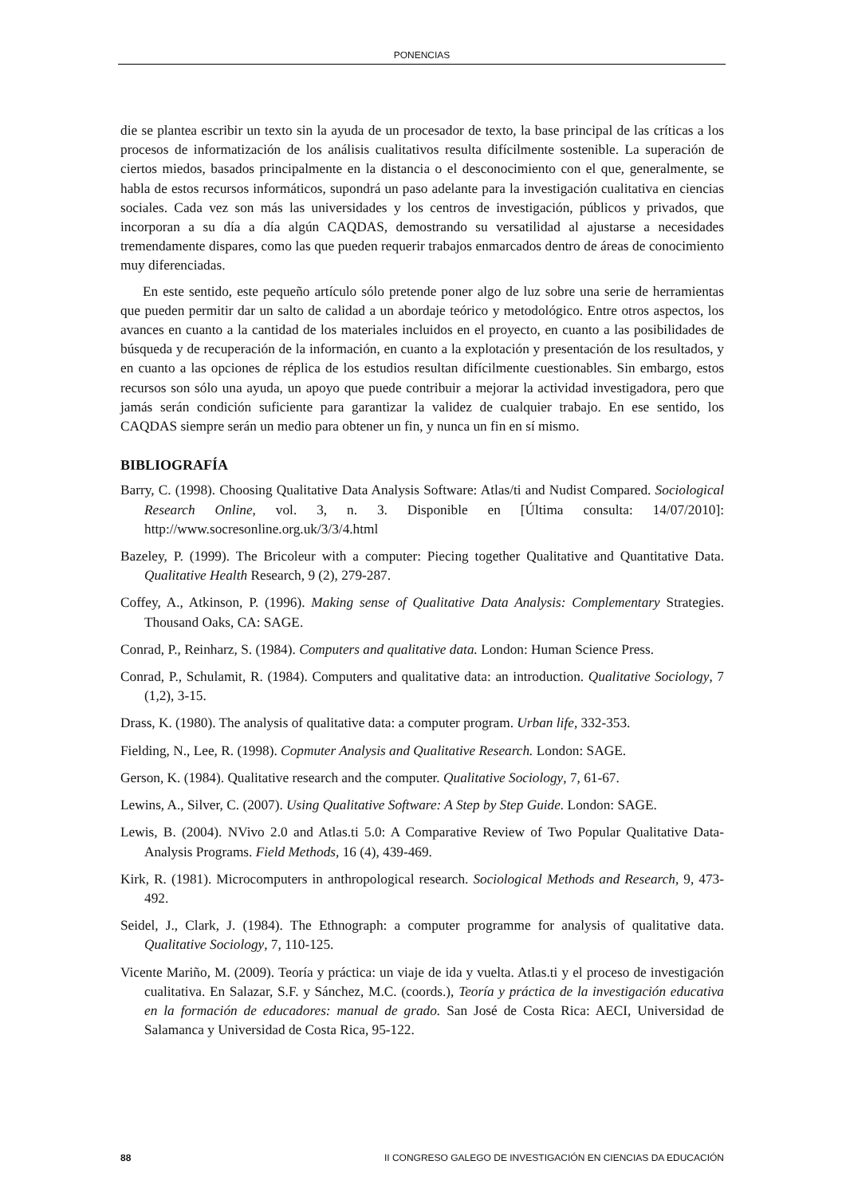PONENCIAS
die se plantea escribir un texto sin la ayuda de un procesador de texto, la base principal de las críticas a los procesos de informatización de los análisis cualitativos resulta difícilmente sostenible. La superación de ciertos miedos, basados principalmente en la distancia o el desconocimiento con el que, generalmente, se habla de estos recursos informáticos, supondrá un paso adelante para la investigación cualitativa en ciencias sociales. Cada vez son más las universidades y los centros de investigación, públicos y privados, que incorporan a su día a día algún CAQDAS, demostrando su versatilidad al ajustarse a necesidades tremendamente dispares, como las que pueden requerir trabajos enmarcados dentro de áreas de conocimiento muy diferenciadas.
En este sentido, este pequeño artículo sólo pretende poner algo de luz sobre una serie de herramientas que pueden permitir dar un salto de calidad a un abordaje teórico y metodológico. Entre otros aspectos, los avances en cuanto a la cantidad de los materiales incluidos en el proyecto, en cuanto a las posibilidades de búsqueda y de recuperación de la información, en cuanto a la explotación y presentación de los resultados, y en cuanto a las opciones de réplica de los estudios resultan difícilmente cuestionables. Sin embargo, estos recursos son sólo una ayuda, un apoyo que puede contribuir a mejorar la actividad investigadora, pero que jamás serán condición suficiente para garantizar la validez de cualquier trabajo. En ese sentido, los CAQDAS siempre serán un medio para obtener un fin, y nunca un fin en sí mismo.
BIBLIOGRAFÍA
Barry, C. (1998). Choosing Qualitative Data Analysis Software: Atlas/ti and Nudist Compared. Sociological Research Online, vol. 3, n. 3. Disponible en [Última consulta: 14/07/2010]: http://www.socresonline.org.uk/3/3/4.html
Bazeley, P. (1999). The Bricoleur with a computer: Piecing together Qualitative and Quantitative Data. Qualitative Health Research, 9 (2), 279-287.
Coffey, A., Atkinson, P. (1996). Making sense of Qualitative Data Analysis: Complementary Strategies. Thousand Oaks, CA: SAGE.
Conrad, P., Reinharz, S. (1984). Computers and qualitative data. London: Human Science Press.
Conrad, P., Schulamit, R. (1984). Computers and qualitative data: an introduction. Qualitative Sociology, 7 (1,2), 3-15.
Drass, K. (1980). The analysis of qualitative data: a computer program. Urban life, 332-353.
Fielding, N., Lee, R. (1998). Copmuter Analysis and Qualitative Research. London: SAGE.
Gerson, K. (1984). Qualitative research and the computer. Qualitative Sociology, 7, 61-67.
Lewins, A., Silver, C. (2007). Using Qualitative Software: A Step by Step Guide. London: SAGE.
Lewis, B. (2004). NVivo 2.0 and Atlas.ti 5.0: A Comparative Review of Two Popular Qualitative Data-Analysis Programs. Field Methods, 16 (4), 439-469.
Kirk, R. (1981). Microcomputers in anthropological research. Sociological Methods and Research, 9, 473-492.
Seidel, J., Clark, J. (1984). The Ethnograph: a computer programme for analysis of qualitative data. Qualitative Sociology, 7, 110-125.
Vicente Mariño, M. (2009). Teoría y práctica: un viaje de ida y vuelta. Atlas.ti y el proceso de investigación cualitativa. En Salazar, S.F. y Sánchez, M.C. (coords.), Teoría y práctica de la investigación educativa en la formación de educadores: manual de grado. San José de Costa Rica: AECI, Universidad de Salamanca y Universidad de Costa Rica, 95-122.
88 II CONGRESO GALEGO DE INVESTIGACIÓN EN CIENCIAS DA EDUCACIÓN